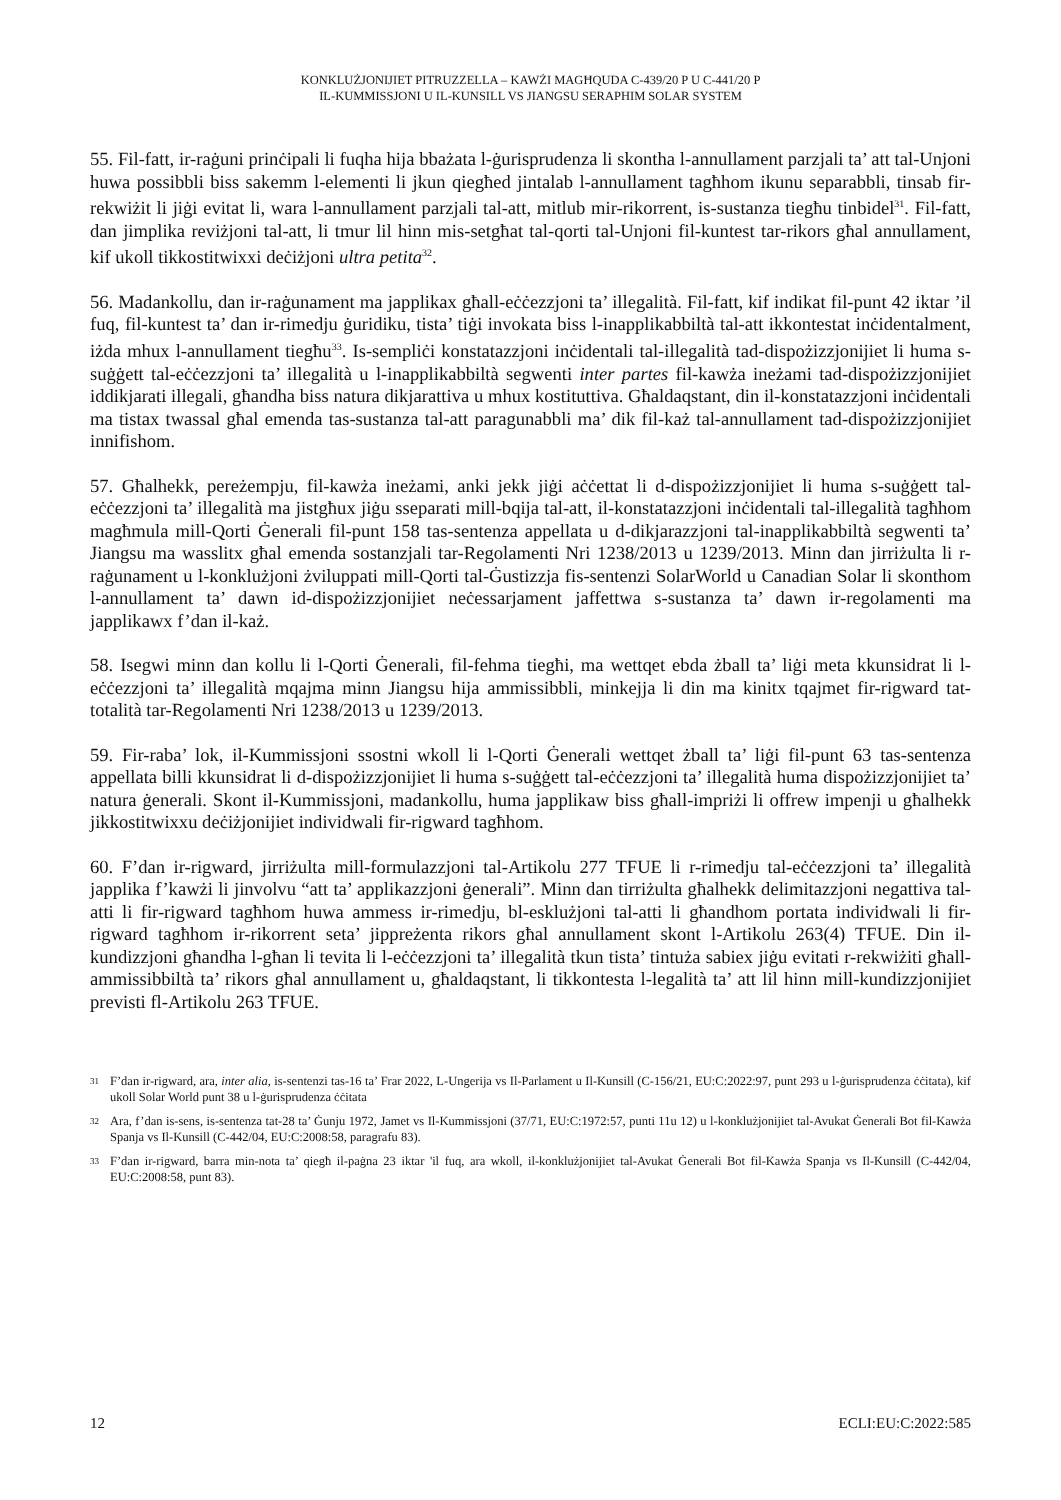KONKLUŻJONIJIET PITRUZZELLA – KAWŻI MAGĦQUDA C-439/20 P U C-441/20 P
IL-KUMMISSJONI U IL-KUNSILL VS JIANGSU SERAPHIM SOLAR SYSTEM
55. Fil-fatt, ir-raġuni prinċipali li fuqha hija bbażata l-ġurisprudenza li skontha l-annullament parzjali ta’ att tal-Unjoni huwa possibbli biss sakemm l-elementi li jkun qiegħed jintalab l-annullament tagħhom ikunu separabbli, tinsab fir-rekwiżit li jiġi evitat li, wara l-annullament parzjali tal-att, mitlub mir-rikorrent, is-sustanza tiegħu tinbidel<sup>31</sup>. Fil-fatt, dan jimplika reviżjoni tal-att, li tmur lil hinn mis-setgħat tal-qorti tal-Unjoni fil-kuntest tar-rikors għal annullament, kif ukoll tikkostitwixxi deċiżjoni ultra petita<sup>32</sup>.
56. Madankollu, dan ir-raġunament ma japplikax għall-eċċezzjoni ta’ illegalità. Fil-fatt, kif indikat fil-punt 42 iktar ’il fuq, fil-kuntest ta’ dan ir-rimedju ġuridiku, tista’ tiġi invokata biss l-inapplikabbiltà tal-att ikkontestat inċidentalment, iżda mhux l-annullament tiegħu<sup>33</sup>. Is-sempliċi konstatazzjoni inċidentali tal-illegalità tad-dispożizzjonijiet li huma s-suġġett tal-eċċezzjoni ta’ illegalità u l-inapplikabbiltà segwenti inter partes fil-kawża ineżami tad-dispożizzjonijiet iddikjarati illegali, għandha biss natura dikjarattiva u mhux kostituttiva. Għaldaqstant, din il-konstatazzjoni inċidentali ma tistax twassal għal emenda tas-sustanza tal-att paragunabbli ma’ dik fil-każ tal-annullament tad-dispożizzjonijiet innifishom.
57. Għalhekk, pereżempju, fil-kawża ineżami, anki jekk jiġi aċċettat li d-dispożizzjonijiet li huma s-suġġett tal-eċċezzjoni ta’ illegalità ma jistgħux jiġu sseparati mill-bqija tal-att, il-konstatazzjoni inċidentali tal-illegalità tagħhom magħmula mill-Qorti Ġenerali fil-punt 158 tas-sentenza appellata u d-dikjarazzjoni tal-inapplikabbiltà segwenti ta’ Jiangsu ma wasslitx għal emenda sostanzjali tar-Regolamenti Nri 1238/2013 u 1239/2013. Minn dan jirriżulta li r-raġunament u l-konklużjoni żviluppati mill-Qorti tal-Ġustizzja fis-sentenzi SolarWorld u Canadian Solar li skonthom l-annullament ta’ dawn id-dispożizzjonijiet neċessarjament jaffettwa s-sustanza ta’ dawn ir-regolamenti ma japplikawx f’dan il-każ.
58. Isegwi minn dan kollu li l-Qorti Ġenerali, fil-fehma tiegħi, ma wettqet ebda żball ta’ liġi meta kkunsidrat li l-eċċezzjoni ta’ illegalità mqajma minn Jiangsu hija ammissibbli, minkejja li din ma kinitx tqajmet fir-rigward tat-totalità tar-Regolamenti Nri 1238/2013 u 1239/2013.
59. Fir-raba’ lok, il-Kummissjoni ssostni wkoll li l-Qorti Ġenerali wettqet żball ta’ liġi fil-punt 63 tas-sentenza appellata billi kkunsidrat li d-dispożizzjonijiet li huma s-suġġett tal-eċċezzjoni ta’ illegalità huma dispożizzjonijiet ta’ natura ġenerali. Skont il-Kummissjoni, madankollu, huma japplikaw biss għall-impriżi li offrew impenji u għalhekk jikkostitwixxu deċiżjonijiet individwali fir-rigward tagħhom.
60. F’dan ir-rigward, jirriżulta mill-formulazzjoni tal-Artikolu 277 TFUE li r-rimedju tal-eċċezzjoni ta’ illegalità japplika f’kawżi li jinvolvu “att ta’ applikazzjoni ġenerali”. Minn dan tirriżulta għalhekk delimitazzjoni negattiva tal-atti li fir-rigward tagħhom huwa ammess ir-rimedju, bl-esklużjoni tal-atti li għandhom portata individwali li fir-rigward tagħhom ir-rikorrent seta’ jippreżenta rikors għal annullament skont l-Artikolu 263(4) TFUE. Din il-kundizzjoni għandha l-għan li tevita li l-eċċezzjoni ta’ illegalità tkun tista’ tintuża sabiex jiġu evitati r-rekwiżiti għall-ammissibbiltà ta’ rikors għal annullament u, għaldaqstant, li tikkontesta l-legalità ta’ att lil hinn mill-kundizzjonijiet previsti fl-Artikolu 263 TFUE.
31 F’dan ir-rigward, ara, inter alia, is-sentenzi tas-16 ta’ Frar 2022, L-Ungerija vs Il-Parlament u Il-Kunsill (C-156/21, EU:C:2022:97, punt 293 u l-ġurisprudenza ċċitata), kif ukoll Solar World punt 38 u l-ġurisprudenza ċċitata
32 Ara, f’dan is-sens, is-sentenza tat-28 ta’ Ġunju 1972, Jamet vs Il-Kummissjoni (37/71, EU:C:1972:57, punti 11u 12) u l-konklużjonijiet tal-Avukat Ġenerali Bot fil-Kawża Spanja vs Il-Kunsill (C-442/04, EU:C:2008:58, paragrafu 83).
33 F’dan ir-rigward, barra min-nota ta’ qiegħ il-paġna 23 iktar 'il fuq, ara wkoll, il-konklużjonijiet tal-Avukat Ġenerali Bot fil-Kawża Spanja vs Il-Kunsill (C-442/04, EU:C:2008:58, punt 83).
12 ECLI:EU:C:2022:585